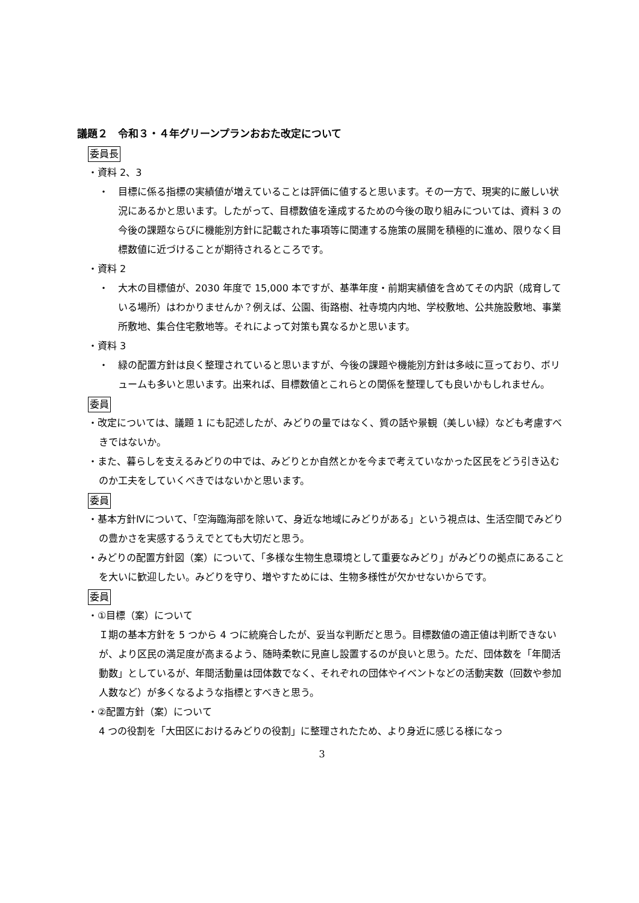議題２　令和３・４年グリーンプランおおた改定について
委員長
・資料 2、3
・　目標に係る指標の実績値が増えていることは評価に値すると思います。その一方で、現実的に厳しい状況にあるかと思います。したがって、目標数値を達成するための今後の取り組みについては、資料 3 の今後の課題ならびに機能別方針に記載された事項等に関連する施策の展開を積極的に進め、限りなく目標数値に近づけることが期待されるところです。
・資料 2
・　大木の目標値が、2030 年度で 15,000 本ですが、基準年度・前期実績値を含めてその内訳（成育している場所）はわかりませんか？例えば、公園、街路樹、社寺境内内地、学校敷地、公共施設敷地、事業所敷地、集合住宅敷地等。それによって対策も異なるかと思います。
・資料 3
・　緑の配置方針は良く整理されていると思いますが、今後の課題や機能別方針は多岐に亘っており、ボリュームも多いと思います。出来れば、目標数値とこれらとの関係を整理しても良いかもしれません。
委員
・改定については、議題 1 にも記述したが、みどりの量ではなく、質の話や景観（美しい緑）なども考慮すべきではないか。
・また、暮らしを支えるみどりの中では、みどりとか自然とかを今まで考えていなかった区民をどう引き込むのか工夫をしていくべきではないかと思います。
委員
・基本方針Ⅳについて、「空海臨海部を除いて、身近な地域にみどりがある」という視点は、生活空間でみどりの豊かさを実感するうえでとても大切だと思う。
・みどりの配置方針図（案）について、「多様な生物生息環境として重要なみどり」がみどりの拠点にあることを大いに歓迎したい。みどりを守り、増やすためには、生物多様性が欠かせないからです。
委員
・①目標（案）について
Ｉ期の基本方針を 5 つから 4 つに統廃合したが、妥当な判断だと思う。目標数値の適正値は判断できないが、より区民の満足度が高まるよう、随時柔軟に見直し設置するのが良いと思う。ただ、団体数を「年間活動数」としているが、年間活動量は団体数でなく、それぞれの団体やイベントなどの活動実数（回数や参加人数など）が多くなるような指標とすべきと思う。
・②配置方針（案）について
4 つの役割を「大田区におけるみどりの役割」に整理されたため、より身近に感じる様になっ
3